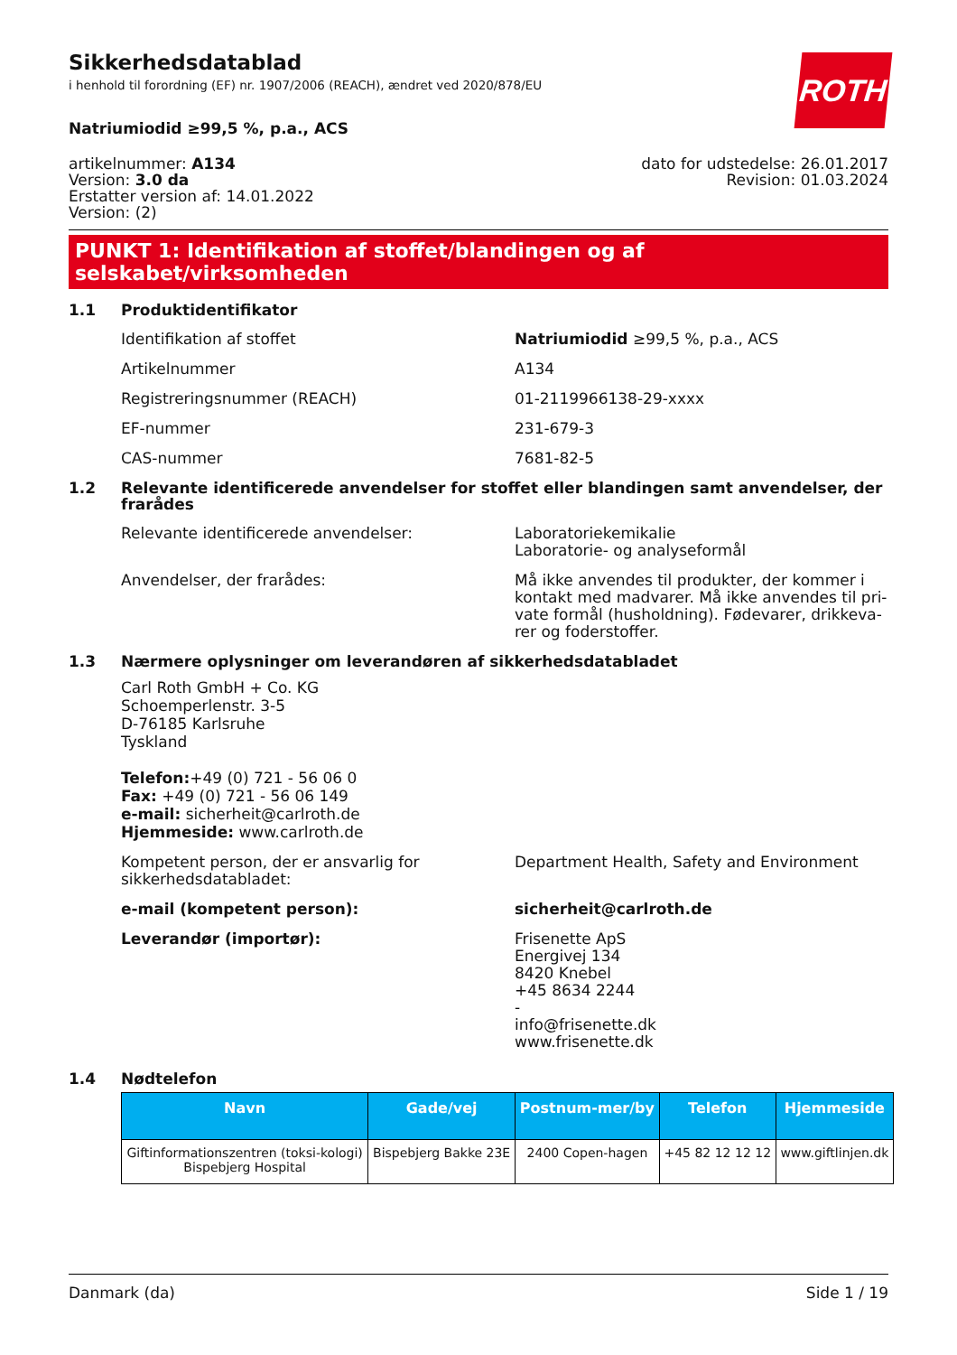Sikkerhedsdatablad
i henhold til forordning (EF) nr. 1907/2006 (REACH), ændret ved 2020/878/EU
ROTH
Natriumiodid ≥99,5 %, p.a., ACS
artikelnummer: A134
Version: 3.0 da
Erstatter version af: 14.01.2022
Version: (2)
dato for udstedelse: 26.01.2017
Revision: 01.03.2024
PUNKT 1: Identifikation af stoffet/blandingen og af selskabet/virksomheden
1.1 Produktidentifikator
Identifikation af stoffet Natriumiodid ≥99,5 %, p.a., ACS
Artikelnummer A134
Registreringsnummer (REACH) 01-2119966138-29-xxxx
EF-nummer 231-679-3
CAS-nummer 7681-82-5
1.2 Relevante identificerede anvendelser for stoffet eller blandingen samt anvendelser, der frarådes
Relevante identificerede anvendelser: Laboratoriekemikalie
Laboratorie- og analyseformål
Anvendelser, der frarådes: Må ikke anvendes til produkter, der kommer i kontakt med madvarer. Må ikke anvendes til pri-vate formål (husholdning). Fødevarer, drikkeva-rer og foderstoffer.
1.3 Nærmere oplysninger om leverandøren af sikkerhedsdatabladet
Carl Roth GmbH + Co. KG
Schoemperlenstr. 3-5
D-76185 Karlsruhe
Tyskland
Telefon:+49 (0) 721 - 56 06 0
Fax: +49 (0) 721 - 56 06 149
e-mail: sicherheit@carlroth.de
Hjemmeside: www.carlroth.de
Kompetent person, der er ansvarlig for sikkerhedsdatabladet:
Department Health, Safety and Environment
e-mail (kompetent person): sicherheit@carlroth.de
Leverandør (importør): Frisenette ApS
Energivej 134
8420 Knebel
+45 8634 2244
-
info@frisenette.dk
www.frisenette.dk
1.4 Nødtelefon
| Navn | Gade/vej | Postnum-mer/by | Telefon | Hjemmeside |
| --- | --- | --- | --- | --- |
| Giftinformationszentren (toksi-kologi) Bispebjerg Hospital | Bispebjerg Bakke 23E | 2400 Copen-hagen | +45 82 12 12 12 | www.giftlinjen.dk |
Danmark (da) Side 1 / 19